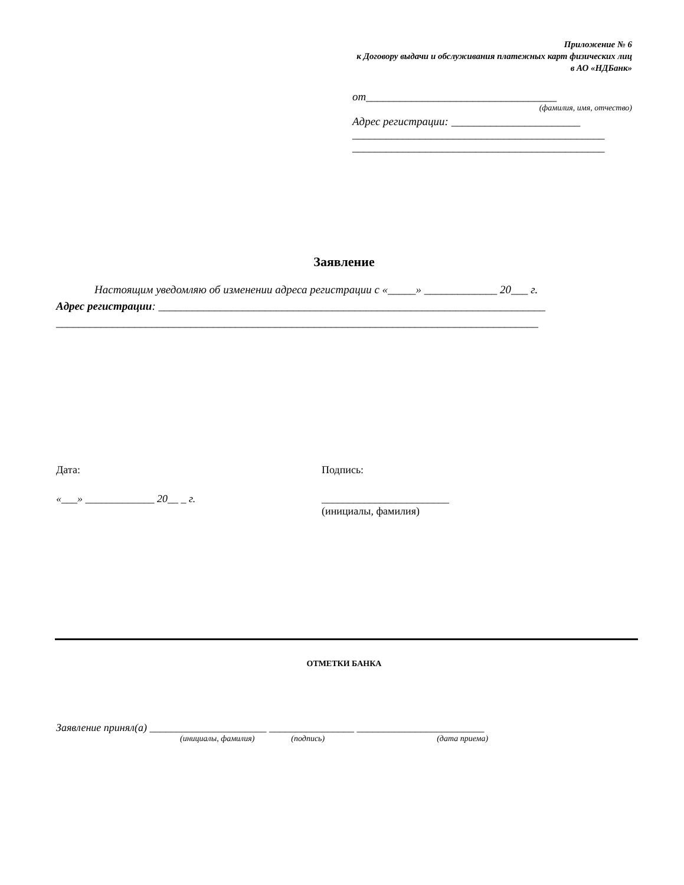Приложение № 6
к Договору выдачи и обслуживания платежных карт физических лиц
в АО «НДБанк»
от__________________________________
(фамилия, имя, отчество)
Адрес регистрации: _______________________
_____________________________________________
_____________________________________________
Заявление
Настоящим уведомляю об изменении адреса регистрации с «_____» _____________ 20___ г.
Адрес регистрации: _____________________________________________________________________
______________________________________________________________________________________
Дата: Подпись:
«___» _____________ 20__ _ г. ________________________
(инициалы, фамилия)
ОТМЕТКИ БАНКА
Заявление принял(а) ______________________ ________________ ________________________
(инициалы, фамилия) (подпись) (дата приема)